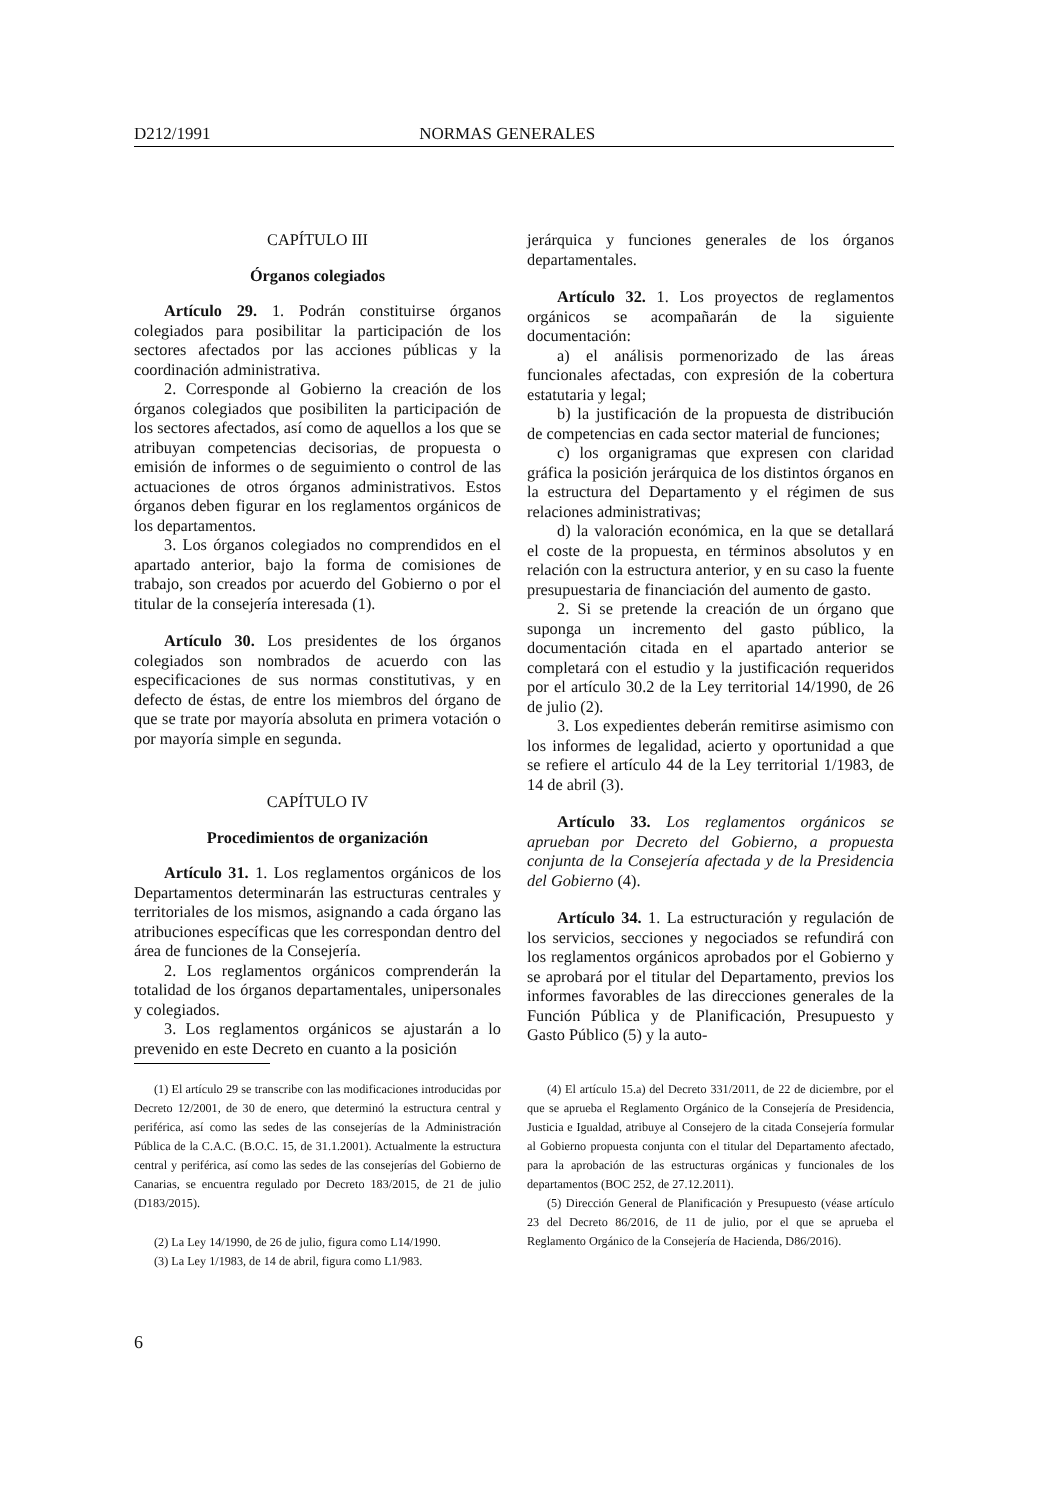D212/1991 NORMAS GENERALES
CAPÍTULO III
Órganos colegiados
Artículo 29. 1. Podrán constituirse órganos colegiados para posibilitar la participación de los sectores afectados por las acciones públicas y la coordinación administrativa.
2. Corresponde al Gobierno la creación de los órganos colegiados que posibiliten la participación de los sectores afectados, así como de aquellos a los que se atribuyan competencias decisorias, de propuesta o emisión de informes o de seguimiento o control de las actuaciones de otros órganos administrativos. Estos órganos deben figurar en los reglamentos orgánicos de los departamentos.
3. Los órganos colegiados no comprendidos en el apartado anterior, bajo la forma de comisiones de trabajo, son creados por acuerdo del Gobierno o por el titular de la consejería interesada (1).
Artículo 30. Los presidentes de los órganos colegiados son nombrados de acuerdo con las especificaciones de sus normas constitutivas, y en defecto de éstas, de entre los miembros del órgano de que se trate por mayoría absoluta en primera votación o por mayoría simple en segunda.
CAPÍTULO IV
Procedimientos de organización
Artículo 31. 1. Los reglamentos orgánicos de los Departamentos determinarán las estructuras centrales y territoriales de los mismos, asignando a cada órgano las atribuciones específicas que les correspondan dentro del área de funciones de la Consejería.
2. Los reglamentos orgánicos comprenderán la totalidad de los órganos departamentales, unipersonales y colegiados.
3. Los reglamentos orgánicos se ajustarán a lo prevenido en este Decreto en cuanto a la posición
jerárquica y funciones generales de los órganos departamentales.
Artículo 32. 1. Los proyectos de reglamentos orgánicos se acompañarán de la siguiente documentación:
a) el análisis pormenorizado de las áreas funcionales afectadas, con expresión de la cobertura estatutaria y legal;
b) la justificación de la propuesta de distribución de competencias en cada sector material de funciones;
c) los organigramas que expresen con claridad gráfica la posición jerárquica de los distintos órganos en la estructura del Departamento y el régimen de sus relaciones administrativas;
d) la valoración económica, en la que se detallará el coste de la propuesta, en términos absolutos y en relación con la estructura anterior, y en su caso la fuente presupuestaria de financiación del aumento de gasto.
2. Si se pretende la creación de un órgano que suponga un incremento del gasto público, la documentación citada en el apartado anterior se completará con el estudio y la justificación requeridos por el artículo 30.2 de la Ley territorial 14/1990, de 26 de julio (2).
3. Los expedientes deberán remitirse asimismo con los informes de legalidad, acierto y oportunidad a que se refiere el artículo 44 de la Ley territorial 1/1983, de 14 de abril (3).
Artículo 33. Los reglamentos orgánicos se aprueban por Decreto del Gobierno, a propuesta conjunta de la Consejería afectada y de la Presidencia del Gobierno (4).
Artículo 34. 1. La estructuración y regulación de los servicios, secciones y negociados se refundirá con los reglamentos orgánicos aprobados por el Gobierno y se aprobará por el titular del Departamento, previos los informes favorables de las direcciones generales de la Función Pública y de Planificación, Presupuesto y Gasto Público (5) y la auto-
(1) El artículo 29 se transcribe con las modificaciones introducidas por Decreto 12/2001, de 30 de enero, que determinó la estructura central y periférica, así como las sedes de las consejerías de la Administración Pública de la C.A.C. (B.O.C. 15, de 31.1.2001). Actualmente la estructura central y periférica, así como las sedes de las consejerías del Gobierno de Canarias, se encuentra regulado por Decreto 183/2015, de 21 de julio (D183/2015).
(2) La Ley 14/1990, de 26 de julio, figura como L14/1990.
(3) La Ley 1/1983, de 14 de abril, figura como L1/983.
(4) El artículo 15.a) del Decreto 331/2011, de 22 de diciembre, por el que se aprueba el Reglamento Orgánico de la Consejería de Presidencia, Justicia e Igualdad, atribuye al Consejero de la citada Consejería formular al Gobierno propuesta conjunta con el titular del Departamento afectado, para la aprobación de las estructuras orgánicas y funcionales de los departamentos (BOC 252, de 27.12.2011).
(5) Dirección General de Planificación y Presupuesto (véase artículo 23 del Decreto 86/2016, de 11 de julio, por el que se aprueba el Reglamento Orgánico de la Consejería de Hacienda, D86/2016).
6